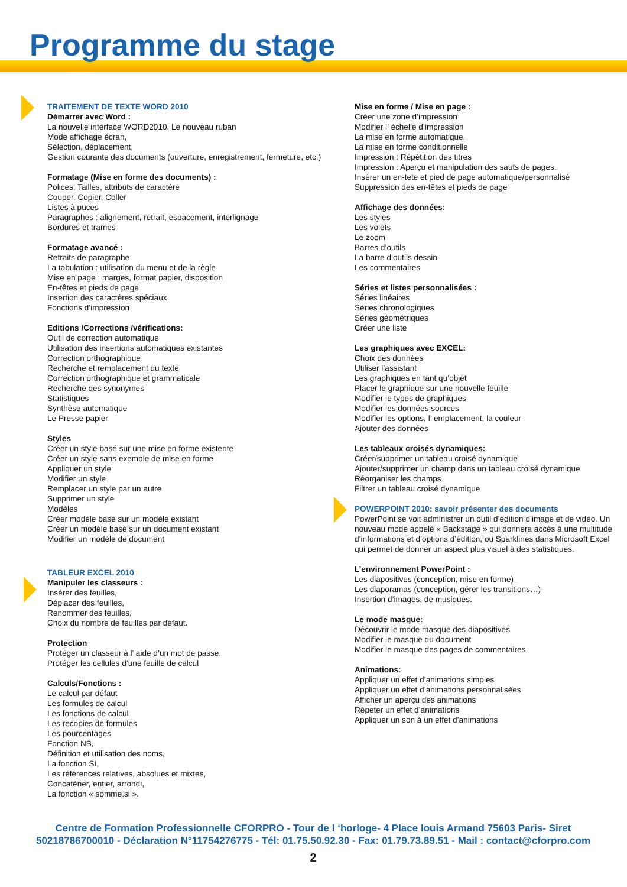Programme du stage
TRAITEMENT DE TEXTE WORD 2010
Démarrer avec Word :
La nouvelle interface WORD2010. Le nouveau ruban
Mode affichage écran,
Sélection, déplacement,
Gestion courante des documents (ouverture, enregistrement, fermeture, etc.)
Formatage (Mise en forme des documents) :
Polices, Tailles, attributs de caractère
Couper, Copier, Coller
Listes à puces
Paragraphes : alignement, retrait, espacement, interlignage
Bordures et trames
Formatage avancé :
Retraits de paragraphe
La tabulation : utilisation du menu et de la règle
Mise en page : marges, format papier, disposition
En-têtes et pieds de page
Insertion des caractères spéciaux
Fonctions d’impression
Editions /Corrections /vérifications:
Outil de correction automatique
Utilisation des insertions automatiques existantes
Correction orthographique
Recherche et remplacement du texte
Correction orthographique et grammaticale
Recherche des synonymes
Statistiques
Synthèse automatique
Le Presse papier
Styles
Créer un style basé sur une mise en forme existente
Créer un style sans exemple de mise en forme
Appliquer un style
Modifier un style
Remplacer un style par un autre
Supprimer un style
Modèles
Créer modèle basé sur un modèle existant
Créer un modèle basé sur un document existant
Modifier un modèle de document
TABLEUR EXCEL 2010
Manipuler les classeurs :
Insérer des feuilles,
Déplacer des feuilles,
Renommer des feuilles,
Choix du nombre de feuilles par défaut.
Protection
Protéger un classeur à l’ aide d’un mot de passe,
Protéger les cellules d’une feuille de calcul
Calculs/Fonctions :
Le calcul par défaut
Les formules de calcul
Les fonctions de calcul
Les recopies de formules
Les pourcentages
Fonction NB,
Définition et utilisation des noms,
La fonction SI,
Les références relatives, absolues et mixtes,
Concaténer, entier, arrondi,
La fonction « somme.si ».
Mise en forme / Mise en page :
Créer une zone d’impression
Modifier l’ échelle d’impression
La mise en forme automatique,
La mise en forme conditionnelle
Impression : Répétition des titres
Impression : Aperçu et manipulation des sauts de pages.
Insérer un en-tete et pied de page automatique/personnalisé
Suppression des en-têtes et pieds de page
Affichage des données:
Les styles
Les volets
Le zoom
Barres d’outils
La barre d’outils dessin
Les commentaires
Séries et listes personnalisées :
Séries linéaires
Séries chronologiques
Séries géométriques
Créer une liste
Les graphiques avec EXCEL:
Choix des données
Utiliser l’assistant
Les graphiques en tant qu’objet
Placer le graphique sur une nouvelle feuille
Modifier le types de graphiques
Modifier les données sources
Modifier les options, l’ emplacement, la couleur
Ajouter des données
Les tableaux croisés dynamiques:
Créer/supprimer un tableau croisé dynamique
Ajouter/supprimer un champ dans un tableau croisé dynamique
Réorganiser les champs
Filtrer un tableau croisé dynamique
POWERPOINT 2010: savoir présenter des documents
PowerPoint se voit administrer un outil d’édition d’image et de vidéo. Un nouveau mode appelé « Backstage » qui donnera accès à une multitude d’informations et d’options d’édition, ou Sparklines dans Microsoft Excel qui permet de donner un aspect plus visuel à des statistiques.
L’environnement PowerPoint :
Les diapositives (conception, mise en forme)
Les diaporamas (conception, gérer les transitions…)
Insertion d’images, de musiques.
Le mode masque:
Découvrir le mode masque des diapositives
Modifier le masque du document
Modifier le masque des pages de commentaires
Animations:
Appliquer un effet d’animations simples
Appliquer un effet d’animations personnalisées
Afficher un aperçu des animations
Répeter un effet d’animations
Appliquer un son à un effet d’animations
Centre de Formation Professionnelle CFORPRO - Tour de l ‘horloge- 4 Place louis Armand 75603 Paris- Siret 50218786700010 - Déclaration N°11754276775 - Tél: 01.75.50.92.30 - Fax: 01.79.73.89.51 - Mail : contact@cforpro.com
2